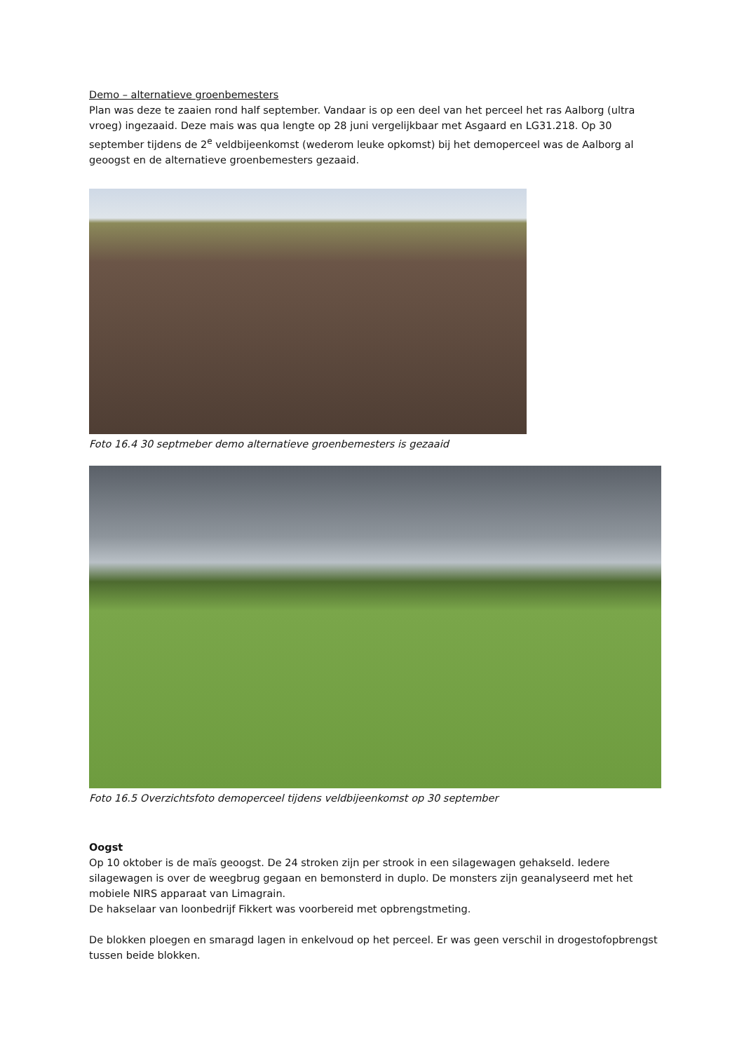Demo – alternatieve groenbemesters
Plan was deze te zaaien rond half september. Vandaar is op een deel van het perceel het ras Aalborg (ultra vroeg) ingezaaid. Deze mais was qua lengte op 28 juni vergelijkbaar met Asgaard en LG31.218. Op 30 september tijdens de 2<sup>e</sup> veldbijeenkomst (wederom leuke opkomst) bij het demoperceel was de Aalborg al geoogst en de alternatieve groenbemesters gezaaid.
Foto 16.4 30 septmeber demo alternatieve groenbemesters is gezaaid
Foto 16.5 Overzichtsfoto demoperceel tijdens veldbijeenkomst op 30 september
Oogst
Op 10 oktober is de maïs geoogst. De 24 stroken zijn per strook in een silagewagen gehakseld. Iedere silagewagen is over de weegbrug gegaan en bemonsterd in duplo. De monsters zijn geanalyseerd met het mobiele NIRS apparaat van Limagrain.
De hakselaar van loonbedrijf Fikkert was voorbereid met opbrengstmeting.
De blokken ploegen en smaragd lagen in enkelvoud op het perceel. Er was geen verschil in drogestofopbrengst tussen beide blokken.